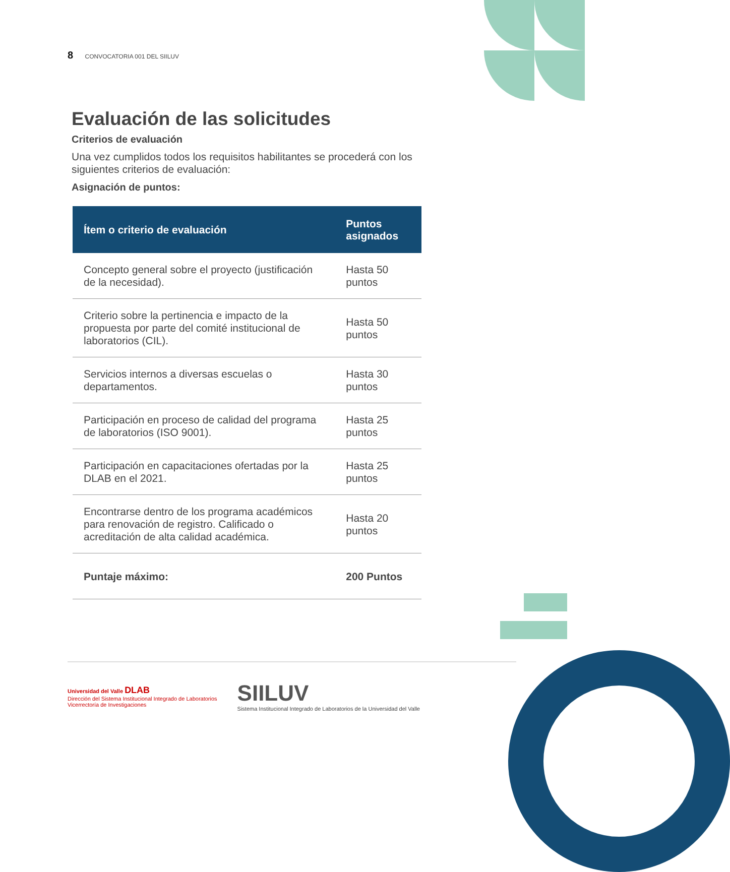8 CONVOCATORIA 001 DEL SIILUV
Evaluación de las solicitudes
Criterios de evaluación
Una vez cumplidos todos los requisitos habilitantes se procederá con los siguientes criterios de evaluación:
Asignación de puntos:
| Ítem o criterio de evaluación | Puntos asignados |
| --- | --- |
| Concepto general sobre el proyecto (justificación de la necesidad). | Hasta 50 puntos |
| Criterio sobre la pertinencia e impacto de la propuesta por parte del comité institucional de laboratorios (CIL). | Hasta 50 puntos |
| Servicios internos a diversas escuelas o departamentos. | Hasta 30 puntos |
| Participación en proceso de calidad del programa de laboratorios (ISO 9001). | Hasta 25 puntos |
| Participación en capacitaciones ofertadas por la DLAB en el 2021. | Hasta 25 puntos |
| Encontrarse dentro de los programa académicos para renovación de registro. Calificado o acreditación de alta calidad académica. | Hasta 20 puntos |
| Puntaje máximo: | 200 Puntos |
Universidad del Valle DLAB
Dirección del Sistema Institucional Integrado de Laboratorios
Vicerrectoría de Investigaciones
SIILUV
Sistema Institucional Integrado de Laboratorios de la Universidad del Valle